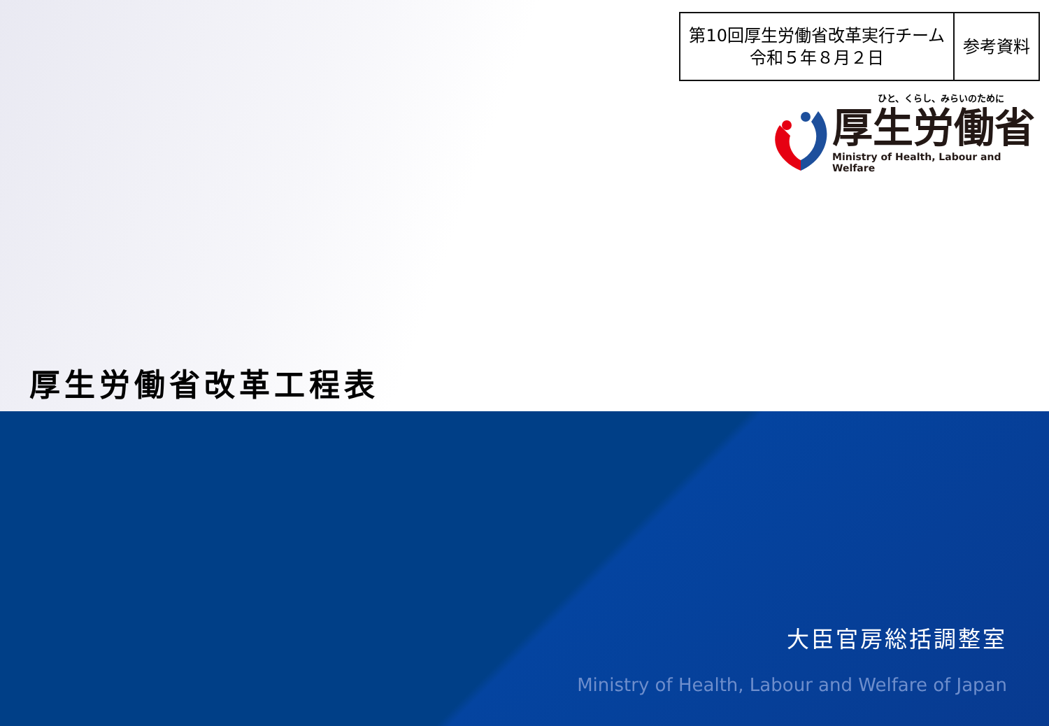| 第10回厚生労働省改革実行チーム 令和５年８月２日 | 参考資料 |
ひと、くらし、みらいのために
厚生労働省
Ministry of Health, Labour and Welfare
厚生労働省改革工程表
大臣官房総括調整室
Ministry of Health, Labour and Welfare of Japan